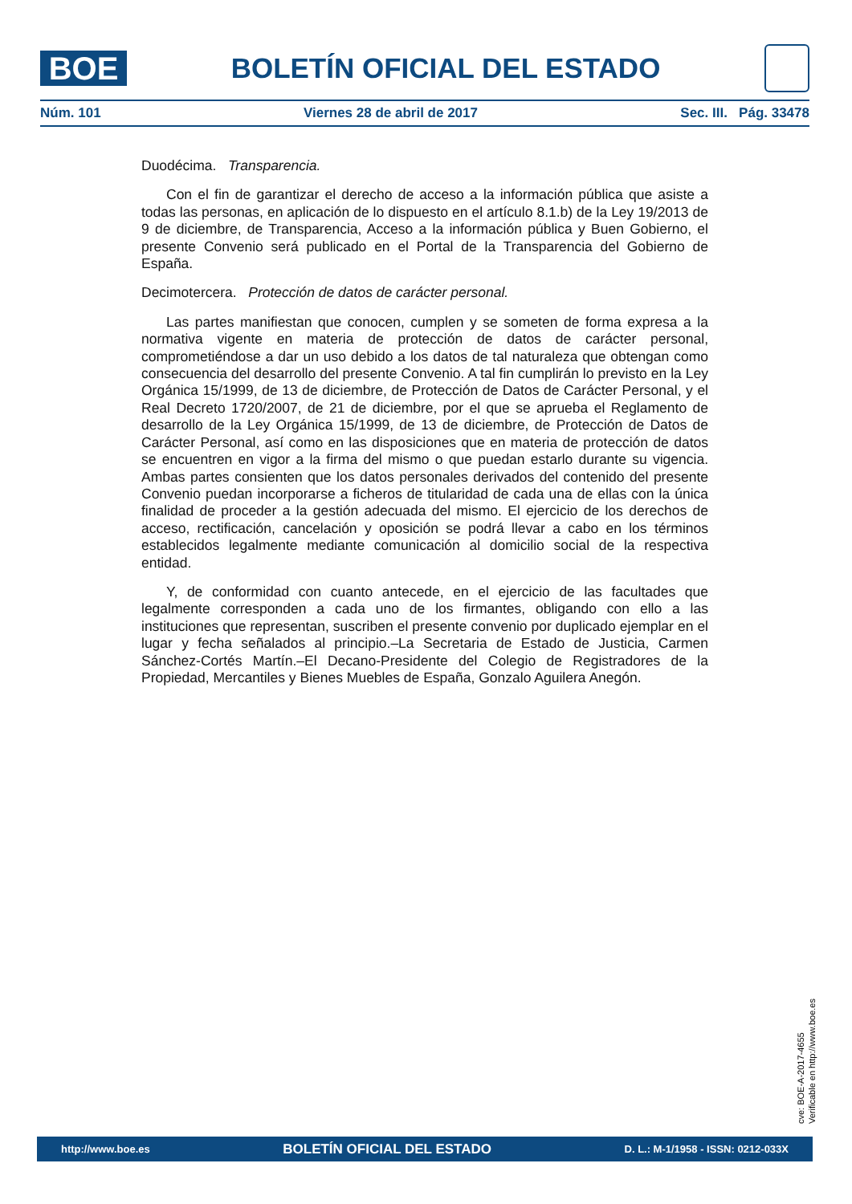BOE
BOLETÍN OFICIAL DEL ESTADO
Núm. 101 Viernes 28 de abril de 2017 Sec. III. Pág. 33478
Duodécima. Transparencia.
Con el fin de garantizar el derecho de acceso a la información pública que asiste a todas las personas, en aplicación de lo dispuesto en el artículo 8.1.b) de la Ley 19/2013 de 9 de diciembre, de Transparencia, Acceso a la información pública y Buen Gobierno, el presente Convenio será publicado en el Portal de la Transparencia del Gobierno de España.
Decimotercera. Protección de datos de carácter personal.
Las partes manifiestan que conocen, cumplen y se someten de forma expresa a la normativa vigente en materia de protección de datos de carácter personal, comprometiéndose a dar un uso debido a los datos de tal naturaleza que obtengan como consecuencia del desarrollo del presente Convenio. A tal fin cumplirán lo previsto en la Ley Orgánica 15/1999, de 13 de diciembre, de Protección de Datos de Carácter Personal, y el Real Decreto 1720/2007, de 21 de diciembre, por el que se aprueba el Reglamento de desarrollo de la Ley Orgánica 15/1999, de 13 de diciembre, de Protección de Datos de Carácter Personal, así como en las disposiciones que en materia de protección de datos se encuentren en vigor a la firma del mismo o que puedan estarlo durante su vigencia. Ambas partes consienten que los datos personales derivados del contenido del presente Convenio puedan incorporarse a ficheros de titularidad de cada una de ellas con la única finalidad de proceder a la gestión adecuada del mismo. El ejercicio de los derechos de acceso, rectificación, cancelación y oposición se podrá llevar a cabo en los términos establecidos legalmente mediante comunicación al domicilio social de la respectiva entidad.
Y, de conformidad con cuanto antecede, en el ejercicio de las facultades que legalmente corresponden a cada uno de los firmantes, obligando con ello a las instituciones que representan, suscriben el presente convenio por duplicado ejemplar en el lugar y fecha señalados al principio.–La Secretaria de Estado de Justicia, Carmen Sánchez-Cortés Martín.–El Decano-Presidente del Colegio de Registradores de la Propiedad, Mercantiles y Bienes Muebles de España, Gonzalo Aguilera Anegón.
cve: BOE-A-2017-4655
Verificable en http://www.boe.es
http://www.boe.es BOLETÍN OFICIAL DEL ESTADO D. L.: M-1/1958 - ISSN: 0212-033X